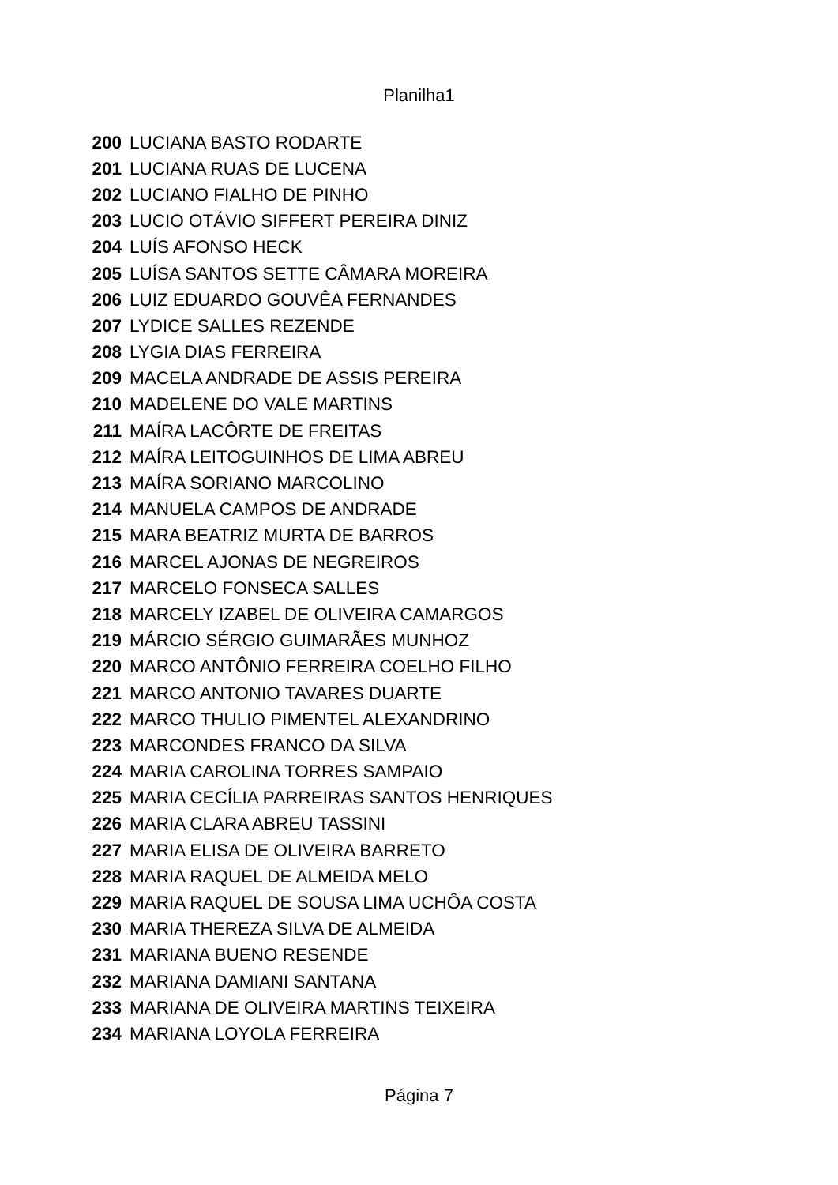Planilha1
| 200 | LUCIANA BASTO RODARTE |
| 201 | LUCIANA RUAS DE LUCENA |
| 202 | LUCIANO FIALHO DE PINHO |
| 203 | LUCIO OTÁVIO SIFFERT PEREIRA DINIZ |
| 204 | LUÍS AFONSO HECK |
| 205 | LUÍSA SANTOS SETTE CÂMARA MOREIRA |
| 206 | LUIZ EDUARDO GOUVÊA FERNANDES |
| 207 | LYDICE SALLES REZENDE |
| 208 | LYGIA DIAS FERREIRA |
| 209 | MACELA ANDRADE DE ASSIS PEREIRA |
| 210 | MADELENE DO VALE MARTINS |
| 211 | MAÍRA LACÔRTE DE FREITAS |
| 212 | MAÍRA LEITOGUINHOS DE LIMA ABREU |
| 213 | MAÍRA SORIANO MARCOLINO |
| 214 | MANUELA CAMPOS DE ANDRADE |
| 215 | MARA BEATRIZ MURTA DE BARROS |
| 216 | MARCEL AJONAS DE NEGREIROS |
| 217 | MARCELO FONSECA SALLES |
| 218 | MARCELY IZABEL DE OLIVEIRA CAMARGOS |
| 219 | MÁRCIO SÉRGIO GUIMARÃES MUNHOZ |
| 220 | MARCO ANTÔNIO FERREIRA COELHO FILHO |
| 221 | MARCO ANTONIO TAVARES DUARTE |
| 222 | MARCO THULIO PIMENTEL ALEXANDRINO |
| 223 | MARCONDES FRANCO DA SILVA |
| 224 | MARIA CAROLINA TORRES SAMPAIO |
| 225 | MARIA CECÍLIA PARREIRAS SANTOS HENRIQUES |
| 226 | MARIA CLARA ABREU TASSINI |
| 227 | MARIA ELISA DE OLIVEIRA BARRETO |
| 228 | MARIA RAQUEL DE ALMEIDA MELO |
| 229 | MARIA RAQUEL DE SOUSA LIMA UCHÔA COSTA |
| 230 | MARIA THEREZA SILVA DE ALMEIDA |
| 231 | MARIANA BUENO RESENDE |
| 232 | MARIANA DAMIANI SANTANA |
| 233 | MARIANA DE OLIVEIRA MARTINS TEIXEIRA |
| 234 | MARIANA LOYOLA FERREIRA |
Página 7